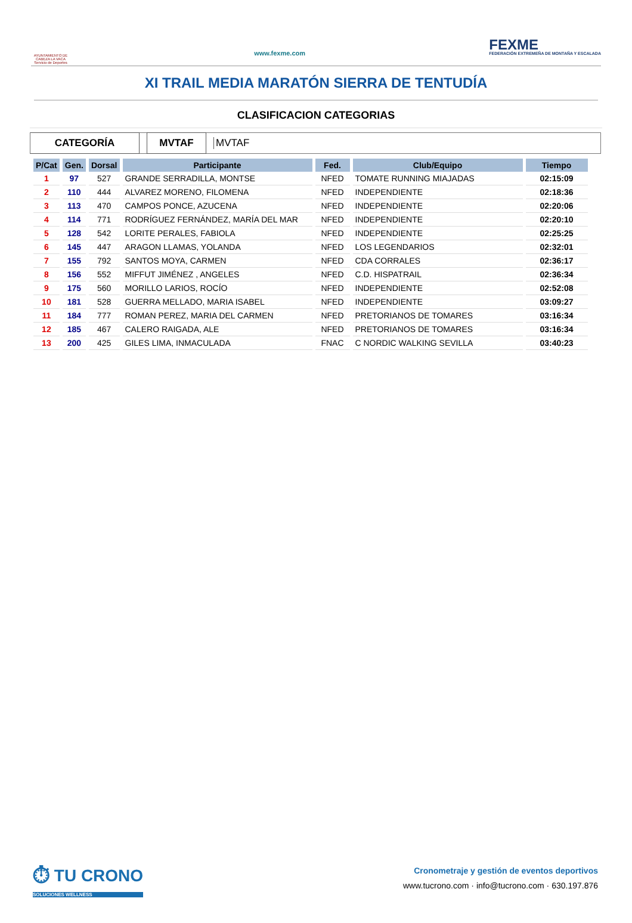AYUNTAMIENTO DE CABEZA LA VACA Servicio de Deportes
www.fexme.com
FEXME
FEDERACIÓN EXTREMEÑA DE MONTAÑA Y ESCALADA
XI TRAIL MEDIA MARATÓN SIERRA DE TENTUDÍA
CLASIFICACION CATEGORIAS
CATEGORÍA MVTAF
MVTAF
| P/Cat | Gen. | Dorsal | Participante | Fed. | Club/Equipo | Tiempo |
| --- | --- | --- | --- | --- | --- | --- |
| 1 | 97 | 527 | GRANDE SERRADILLA, MONTSE | NFED | TOMATE RUNNING MIAJADAS | 02:15:09 |
| 2 | 110 | 444 | ALVAREZ MORENO, FILOMENA | NFED | INDEPENDIENTE | 02:18:36 |
| 3 | 113 | 470 | CAMPOS PONCE, AZUCENA | NFED | INDEPENDIENTE | 02:20:06 |
| 4 | 114 | 771 | RODRÍGUEZ FERNÁNDEZ, MARÍA DEL MAR | NFED | INDEPENDIENTE | 02:20:10 |
| 5 | 128 | 542 | LORITE PERALES, FABIOLA | NFED | INDEPENDIENTE | 02:25:25 |
| 6 | 145 | 447 | ARAGON LLAMAS, YOLANDA | NFED | LOS LEGENDARIOS | 02:32:01 |
| 7 | 155 | 792 | SANTOS MOYA, CARMEN | NFED | CDA CORRALES | 02:36:17 |
| 8 | 156 | 552 | MIFFUT JIMÉNEZ , ANGELES | NFED | C.D. HISPATRAIL | 02:36:34 |
| 9 | 175 | 560 | MORILLO LARIOS, ROCÍO | NFED | INDEPENDIENTE | 02:52:08 |
| 10 | 181 | 528 | GUERRA MELLADO, MARIA ISABEL | NFED | INDEPENDIENTE | 03:09:27 |
| 11 | 184 | 777 | ROMAN PEREZ, MARIA DEL CARMEN | NFED | PRETORIANOS DE TOMARES | 03:16:34 |
| 12 | 185 | 467 | CALERO RAIGADA, ALE | NFED | PRETORIANOS DE TOMARES | 03:16:34 |
| 13 | 200 | 425 | GILES LIMA, INMACULADA | FNAC | C NORDIC WALKING SEVILLA | 03:40:23 |
⏱ TU CRONO
SOLUCIONES WELLNESS
Cronometraje y gestión de eventos deportivos
www.tucrono.com · info@tucrono.com · 630.197.876